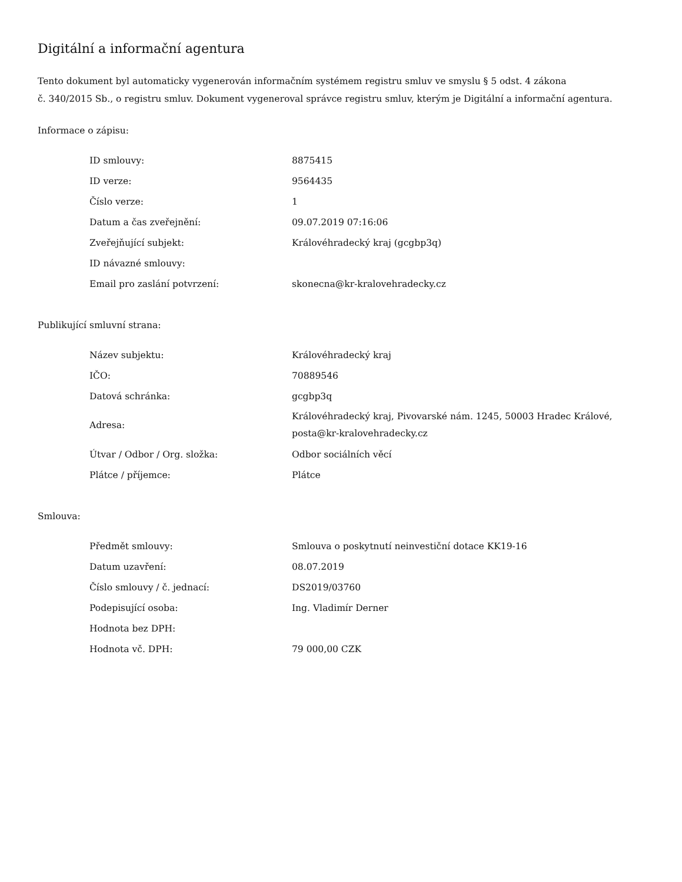Digitální a informační agentura
Tento dokument byl automaticky vygenerován informačním systémem registru smluv ve smyslu § 5 odst. 4 zákona
č. 340/2015 Sb., o registru smluv. Dokument vygeneroval správce registru smluv, kterým je Digitální a informační agentura.
Informace o zápisu:
| ID smlouvy: | 8875415 |
| ID verze: | 9564435 |
| Číslo verze: | 1 |
| Datum a čas zveřejnění: | 09.07.2019 07:16:06 |
| Zveřejňující subjekt: | Královéhradecký kraj (gcgbp3q) |
| ID návazné smlouvy: | |
| Email pro zaslání potvrzení: | skonecna@kr-kralovehradecky.cz |
Publikující smluvní strana:
| Název subjektu: | Královéhradecký kraj |
| IČO: | 70889546 |
| Datová schránka: | gcgbp3q |
| Adresa: | Královéhradecký kraj, Pivovarské nám. 1245, 50003 Hradec Králové, posta@kr-kralovehradecky.cz |
| Útvar / Odbor / Org. složka: | Odbor sociálních věcí |
| Plátce / příjemce: | Plátce |
Smlouva:
| Předmět smlouvy: | Smlouva o poskytnutí neinvestiční dotace KK19-16 |
| Datum uzavření: | 08.07.2019 |
| Číslo smlouvy / č. jednací: | DS2019/03760 |
| Podepisující osoba: | Ing. Vladimír Derner |
| Hodnota bez DPH: | |
| Hodnota vč. DPH: | 79 000,00 CZK |